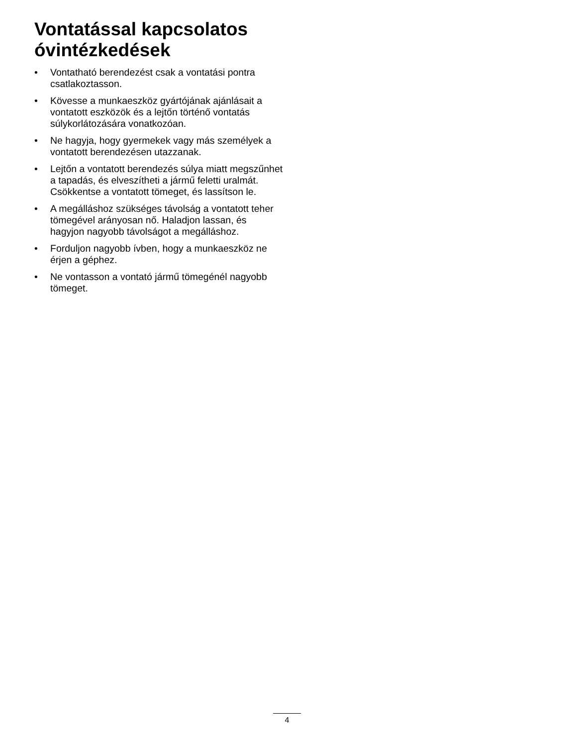Vontatással kapcsolatos óvintézkedések
• Vontatható berendezést csak a vontatási pontra csatlakoztasson.
• Kövesse a munkaeszköz gyártójának ajánlásait a vontatott eszközök és a lejtőn történő vontatás súlykorlátozására vonatkozóan.
• Ne hagyja, hogy gyermekek vagy más személyek a vontatott berendezésen utazzanak.
• Lejtőn a vontatott berendezés súlya miatt megszűnhet a tapadás, és elveszítheti a jármű feletti uralmát. Csökkentse a vontatott tömeget, és lassítson le.
• A megálláshoz szükséges távolság a vontatott teher tömegével arányosan nő. Haladjon lassan, és hagyjon nagyobb távolságot a megálláshoz.
• Forduljon nagyobb ívben, hogy a munkaeszköz ne érjen a géphez.
• Ne vontasson a vontató jármű tömegénél nagyobb tömeget.
4